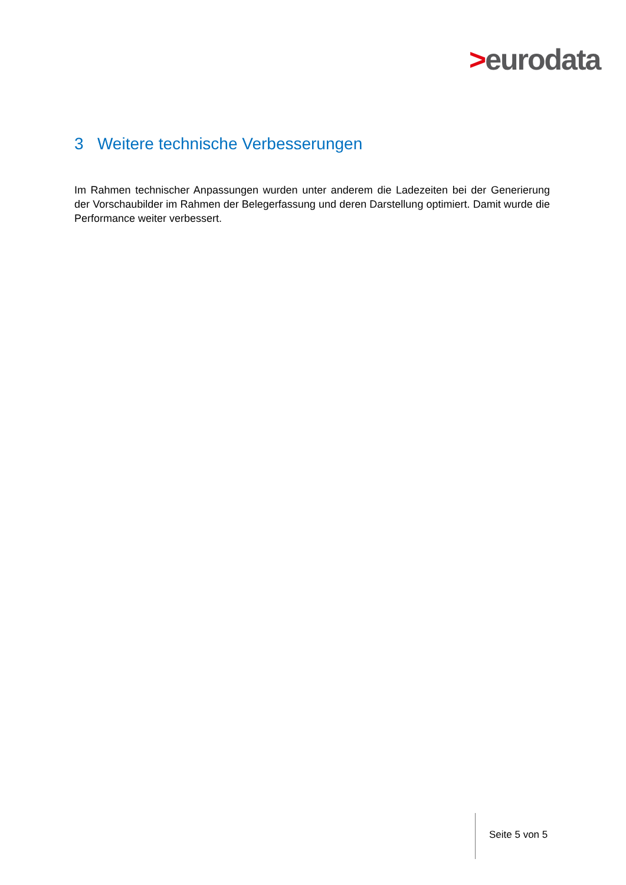>eurodata
3 Weitere technische Verbesserungen
Im Rahmen technischer Anpassungen wurden unter anderem die Ladezeiten bei der Generierung der Vorschaubilder im Rahmen der Belegerfassung und deren Darstellung optimiert. Damit wurde die Performance weiter verbessert.
Seite 5 von 5